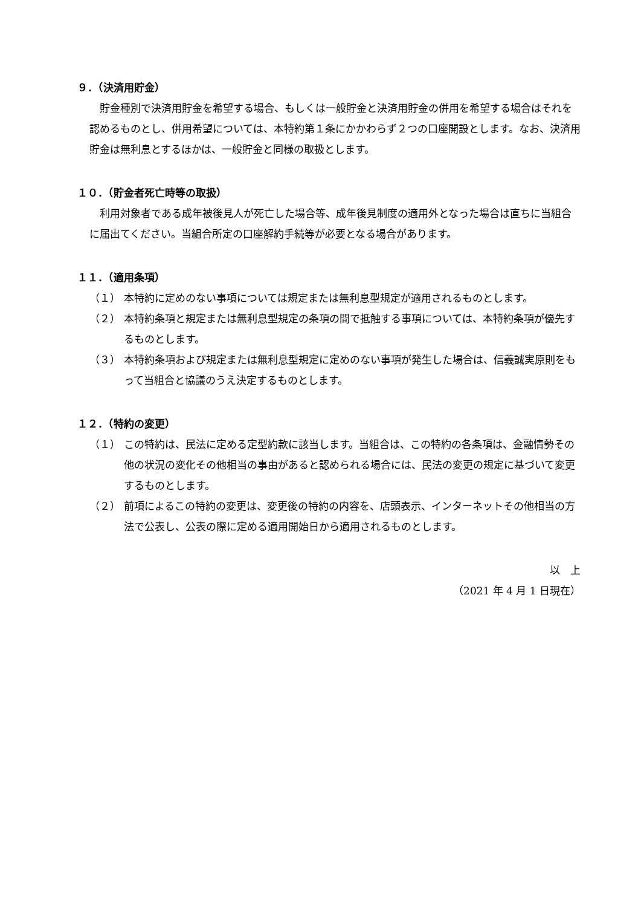９．（決済用貯金）
貯金種別で決済用貯金を希望する場合、もしくは一般貯金と決済用貯金の併用を希望する場合はそれを認めるものとし、併用希望については、本特約第１条にかかわらず２つの口座開設とします。なお、決済用貯金は無利息とするほかは、一般貯金と同様の取扱とします。
１０．（貯金者死亡時等の取扱）
利用対象者である成年被後見人が死亡した場合等、成年後見制度の適用外となった場合は直ちに当組合に届出てください。当組合所定の口座解約手続等が必要となる場合があります。
１１．（適用条項）
（１） 本特約に定めのない事項については規定または無利息型規定が適用されるものとします。
（２） 本特約条項と規定または無利息型規定の条項の間で抵触する事項については、本特約条項が優先するものとします。
（３） 本特約条項および規定または無利息型規定に定めのない事項が発生した場合は、信義誠実原則をもって当組合と協議のうえ決定するものとします。
１２．（特約の変更）
（１） この特約は、民法に定める定型約款に該当します。当組合は、この特約の各条項は、金融情勢その他の状況の変化その他相当の事由があると認められる場合には、民法の変更の規定に基づいて変更するものとします。
（２） 前項によるこの特約の変更は、変更後の特約の内容を、店頭表示、インターネットその他相当の方法で公表し、公表の際に定める適用開始日から適用されるものとします。
以　上
（2021 年 4 月 1 日現在）